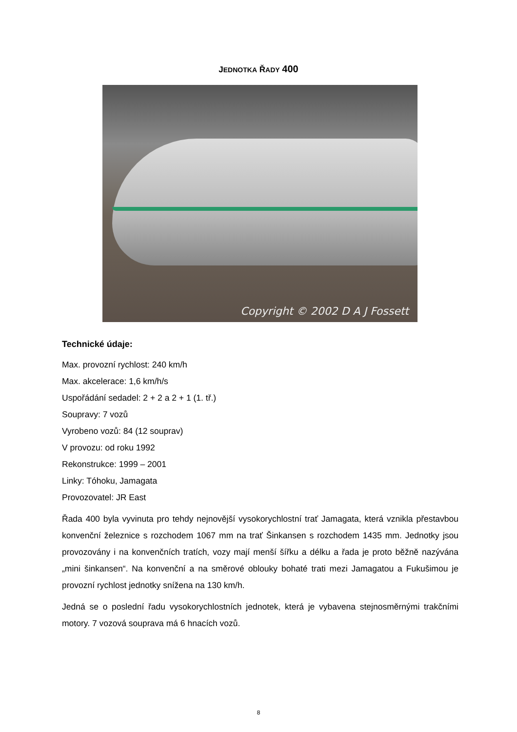JEDNOTKA ŘADY 400
Copyright © 2002 D A J Fossett
Technické údaje:
Max. provozní rychlost: 240 km/h
Max. akcelerace: 1,6 km/h/s
Uspořádání sedadel: 2 + 2 a 2 + 1 (1. tř.)
Soupravy: 7 vozů
Vyrobeno vozů: 84 (12 souprav)
V provozu: od roku 1992
Rekonstrukce: 1999 – 2001
Linky: Tóhoku, Jamagata
Provozovatel: JR East
Řada 400 byla vyvinuta pro tehdy nejnovější vysokorychlostní trať Jamagata, která vznikla přestavbou konvenční železnice s rozchodem 1067 mm na trať Šinkansen s rozchodem 1435 mm. Jednotky jsou provozovány i na konvenčních tratích, vozy mají menší šířku a délku a řada je proto běžně nazývána „mini šinkansen“. Na konvenční a na směrové oblouky bohaté trati mezi Jamagatou a Fukušimou je provozní rychlost jednotky snížena na 130 km/h.
Jedná se o poslední řadu vysokorychlostních jednotek, která je vybavena stejnosměrnými trakčními motory. 7 vozová souprava má 6 hnacích vozů.
8